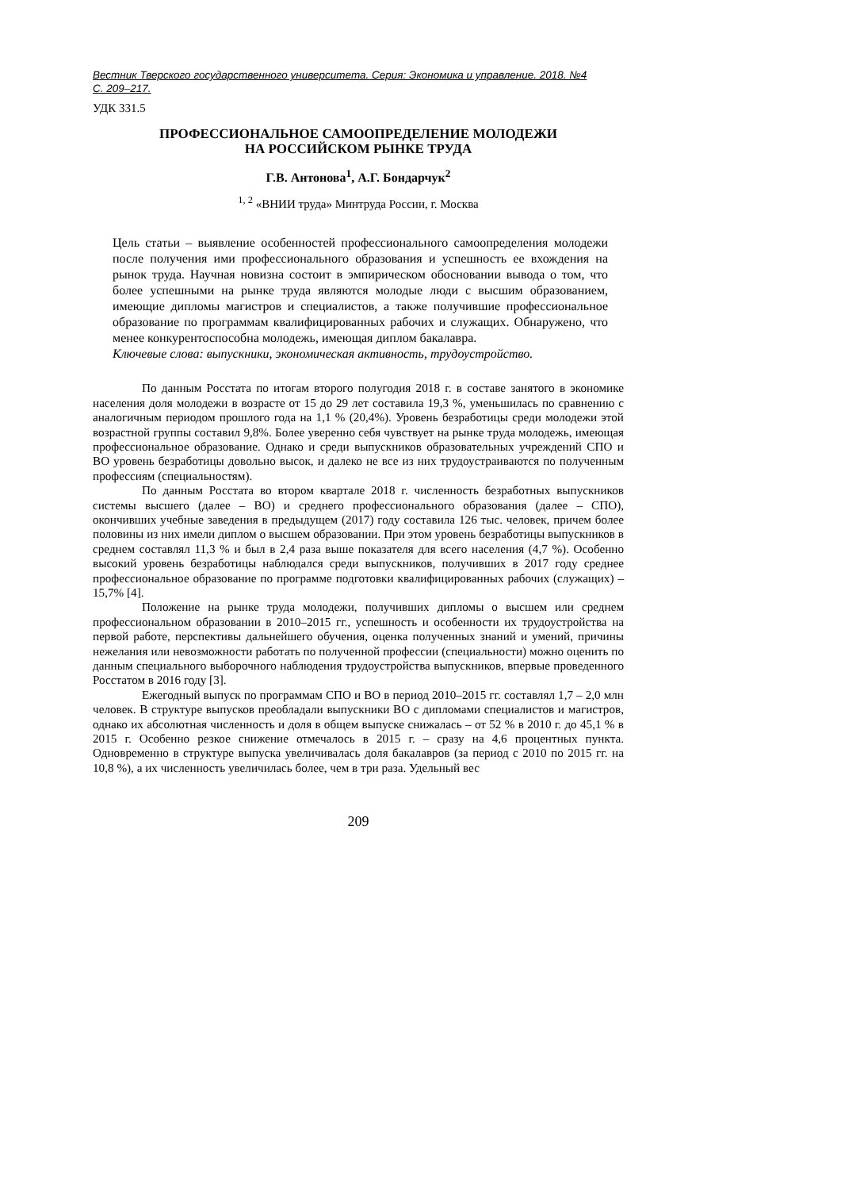Вестник Тверского государственного университета. Серия: Экономика и управление. 2018. №4
С. 209–217.
УДК 331.5
ПРОФЕССИОНАЛЬНОЕ САМООПРЕДЕЛЕНИЕ МОЛОДЕЖИ
НА РОССИЙСКОМ РЫНКЕ ТРУДА
Г.В. Антонова<sup>1</sup>, А.Г. Бондарчук<sup>2</sup>
<sup>1, 2</sup> «ВНИИ труда» Минтруда России, г. Москва
Цель статьи – выявление особенностей профессионального самоопределения молодежи после получения ими профессионального образования и успешность ее вхождения на рынок труда. Научная новизна состоит в эмпирическом обосновании вывода о том, что более успешными на рынке труда являются молодые люди с высшим образованием, имеющие дипломы магистров и специалистов, а также получившие профессиональное образование по программам квалифицированных рабочих и служащих. Обнаружено, что менее конкурентоспособна молодежь, имеющая диплом бакалавра.
Ключевые слова: выпускники, экономическая активность, трудоустройство.
По данным Росстата по итогам второго полугодия 2018 г. в составе занятого в экономике населения доля молодежи в возрасте от 15 до 29 лет составила 19,3 %, уменьшилась по сравнению с аналогичным периодом прошлого года на 1,1 % (20,4%). Уровень безработицы среди молодежи этой возрастной группы составил 9,8%. Более уверенно себя чувствует на рынке труда молодежь, имеющая профессиональное образование. Однако и среди выпускников образовательных учреждений СПО и ВО уровень безработицы довольно высок, и далеко не все из них трудоустраиваются по полученным профессиям (специальностям).
По данным Росстата во втором квартале 2018 г. численность безработных выпускников системы высшего (далее – ВО) и среднего профессионального образования (далее – СПО), окончивших учебные заведения в предыдущем (2017) году составила 126 тыс. человек, причем более половины из них имели диплом о высшем образовании. При этом уровень безработицы выпускников в среднем составлял 11,3 % и был в 2,4 раза выше показателя для всего населения (4,7 %). Особенно высокий уровень безработицы наблюдался среди выпускников, получивших в 2017 году среднее профессиональное образование по программе подготовки квалифицированных рабочих (служащих) – 15,7% [4].
Положение на рынке труда молодежи, получивших дипломы о высшем или среднем профессиональном образовании в 2010–2015 гг., успешность и особенности их трудоустройства на первой работе, перспективы дальнейшего обучения, оценка полученных знаний и умений, причины нежелания или невозможности работать по полученной профессии (специальности) можно оценить по данным специального выборочного наблюдения трудоустройства выпускников, впервые проведенного Росстатом в 2016 году [3].
Ежегодный выпуск по программам СПО и ВО в период 2010–2015 гг. составлял 1,7 – 2,0 млн человек. В структуре выпусков преобладали выпускники ВО с дипломами специалистов и магистров, однако их абсолютная численность и доля в общем выпуске снижалась – от 52 % в 2010 г. до 45,1 % в 2015 г. Особенно резкое снижение отмечалось в 2015 г. – сразу на 4,6 процентных пункта. Одновременно в структуре выпуска увеличивалась доля бакалавров (за период с 2010 по 2015 гг. на 10,8 %), а их численность увеличилась более, чем в три раза. Удельный вес
209